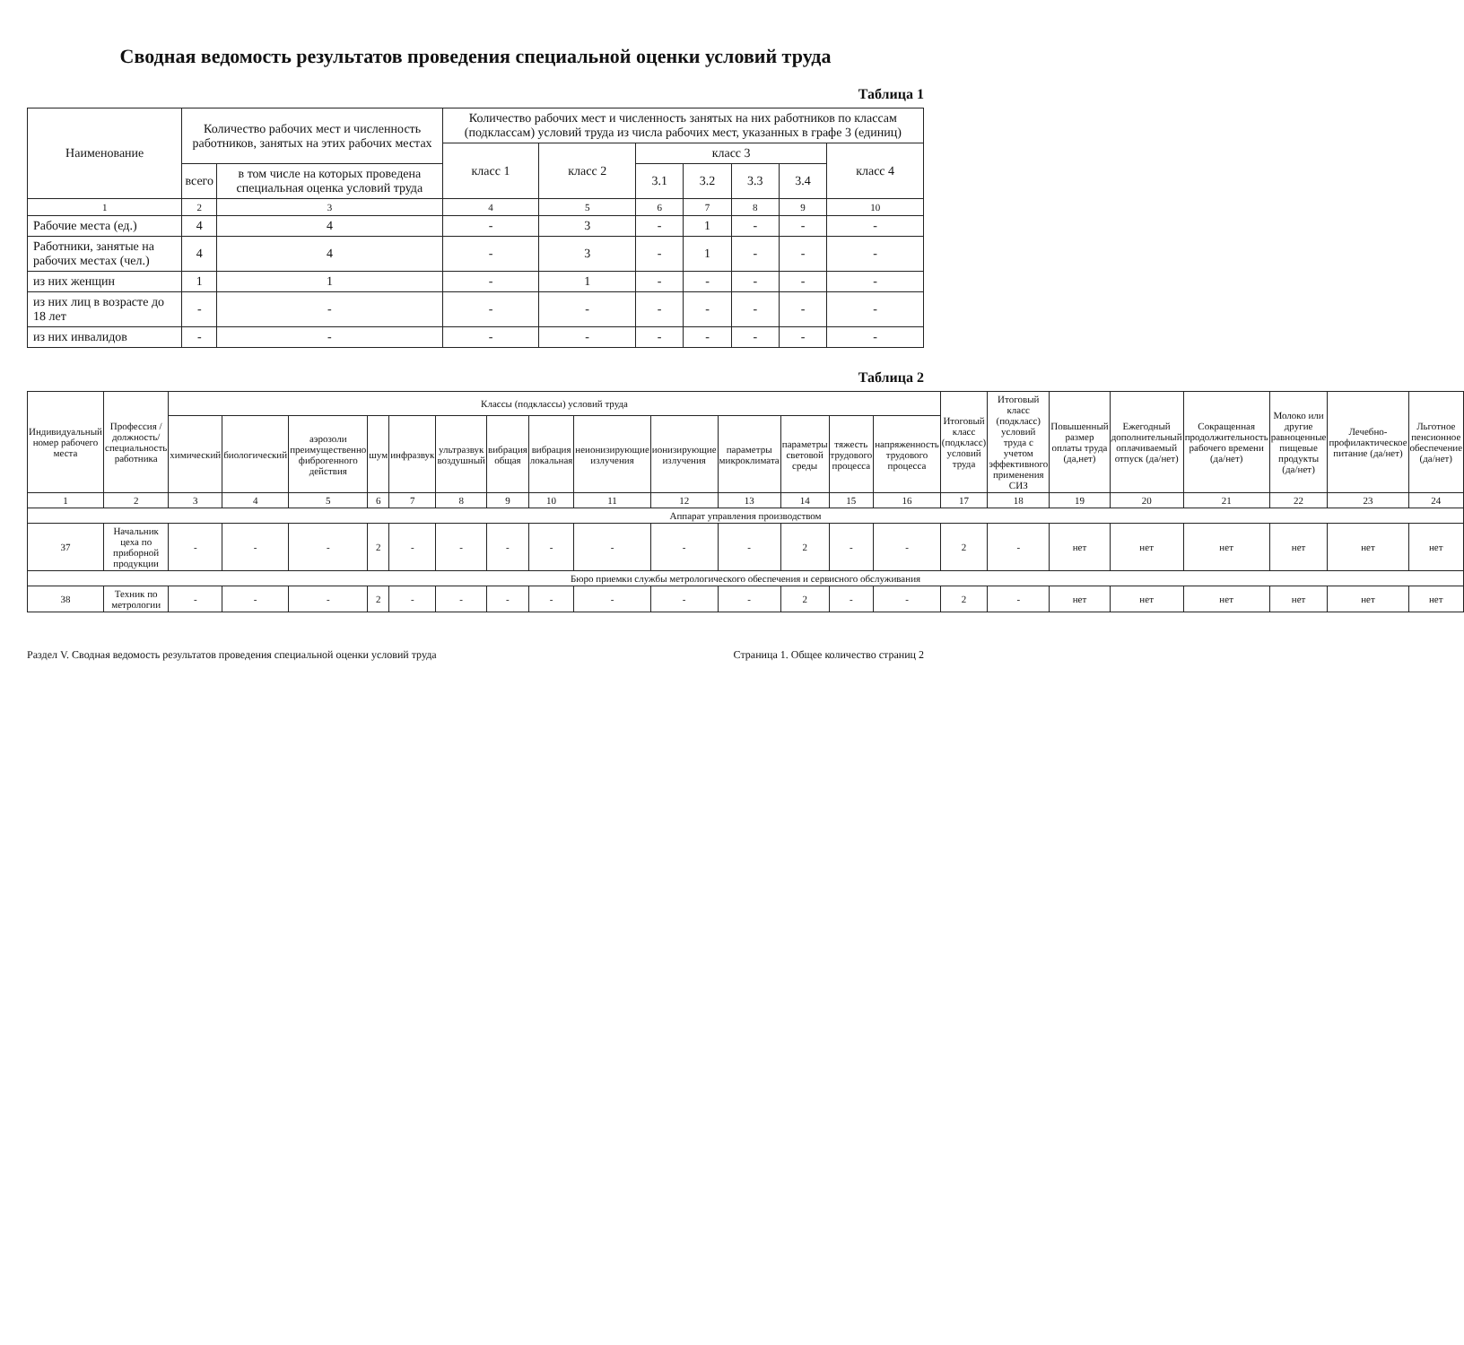Сводная ведомость результатов проведения специальной оценки условий труда
Таблица 1
| Наименование | Количество рабочих мест и численность работников, занятых на этих рабочих местах | | Количество рабочих мест и численность занятых на них работников по классам (подклассам) условий труда из числа рабочих мест, указанных в графе 3 (единиц) | | | | | | |
| --- | --- | --- | --- | --- | --- | --- | --- | --- | --- |
| | | | класс 1 | класс 2 | класс 3 | | | | класс 4 |
| | всего | в том числе на которых проведена специальная оценка условий труда | | | 3.1 | 3.2 | 3.3 | 3.4 | |
| 1 | 2 | 3 | 4 | 5 | 6 | 7 | 8 | 9 | 10 |
| Рабочие места (ед.) | 4 | 4 | - | 3 | - | 1 | - | - | - |
| Работники, занятые на рабочих местах (чел.) | 4 | 4 | - | 3 | - | 1 | - | - | - |
| из них женщин | 1 | 1 | - | 1 | - | - | - | - | - |
| из них лиц в возрасте до 18 лет | - | - | - | - | - | - | - | - | - |
| из них инвалидов | - | - | - | - | - | - | - | - | - |
Таблица 2
| Индивидуальный номер рабочего места | Профессия / должность/специальность работника | Классы (подклассы) условий труда | | | | | | | | | | | | | | Итоговый класс (подкласс) условий труда | Итоговый класс (подкласс) условий труда с учетом эффективного применения СИЗ | Повышенный размер оплаты труда (да,нет) | Ежегодный дополнительный оплачиваемый отпуск (да/нет) | Сокращенная продолжительность рабочего времени (да/нет) | Молоко или другие равноценные пищевые продукты (да/нет) | Лечебно-профилактическое питание (да/нет) | Льготное пенсионное обеспечение (да/нет) |
| --- | --- | --- | --- | --- | --- | --- | --- | --- | --- | --- | --- | --- | --- | --- | --- | --- | --- | --- | --- | --- | --- | --- | --- |
| | | химический | биологический | аэрозоли преимущественно фиброгенного действия | шум | инфразвук | ультразвук воздушный | вибрация общая | вибрация локальная | неионизирующие излучения | ионизирующие излучения | параметры микроклимата | параметры световой среды | тяжесть трудового процесса | напряженность трудового процесса | | | | | | | | |
| 1 | 2 | 3 | 4 | 5 | 6 | 7 | 8 | 9 | 10 | 11 | 12 | 13 | 14 | 15 | 16 | 17 | 18 | 19 | 20 | 21 | 22 | 23 | 24 |
| Аппарат управления производством | | | | | | | | | | | | | | | | | | | | | | | |
| 37 | Начальник цеха по приборной продукции | - | - | - | 2 | - | - | - | - | - | - | - | 2 | - | - | 2 | - | нет | нет | нет | нет | нет | нет |
| Бюро приемки службы метрологического обеспечения и сервисного обслуживания | | | | | | | | | | | | | | | | | | | | | | | |
| 38 | Техник по метрологии | - | - | - | 2 | - | - | - | - | - | - | - | 2 | - | - | 2 | - | нет | нет | нет | нет | нет | нет |
Раздел V. Сводная ведомость результатов проведения специальной оценки условий труда Страница 1. Общее количество страниц 2